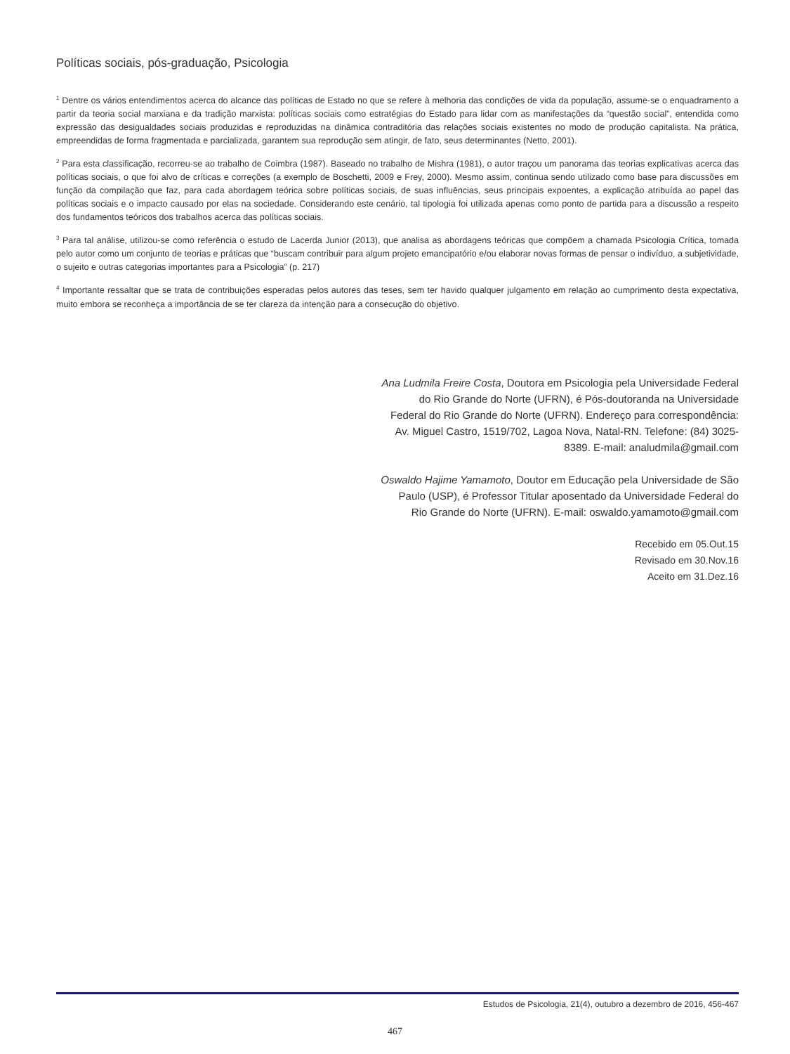Políticas sociais, pós-graduação, Psicologia
<sup>1</sup> Dentre os vários entendimentos acerca do alcance das políticas de Estado no que se refere à melhoria das condições de vida da população, assume-se o enquadramento a partir da teoria social marxiana e da tradição marxista: políticas sociais como estratégias do Estado para lidar com as manifestações da “questão social”, entendida como expressão das desigualdades sociais produzidas e reproduzidas na dinâmica contraditória das relações sociais existentes no modo de produção capitalista. Na prática, empreendidas de forma fragmentada e parcializada, garantem sua reprodução sem atingir, de fato, seus determinantes (Netto, 2001).
<sup>2</sup> Para esta classificação, recorreu-se ao trabalho de Coimbra (1987). Baseado no trabalho de Mishra (1981), o autor traçou um panorama das teorias explicativas acerca das políticas sociais, o que foi alvo de críticas e correções (a exemplo de Boschetti, 2009 e Frey, 2000). Mesmo assim, continua sendo utilizado como base para discussões em função da compilação que faz, para cada abordagem teórica sobre políticas sociais, de suas influências, seus principais expoentes, a explicação atribuída ao papel das políticas sociais e o impacto causado por elas na sociedade. Considerando este cenário, tal tipologia foi utilizada apenas como ponto de partida para a discussão a respeito dos fundamentos teóricos dos trabalhos acerca das políticas sociais.
<sup>3</sup> Para tal análise, utilizou-se como referência o estudo de Lacerda Junior (2013), que analisa as abordagens teóricas que compõem a chamada Psicologia Crítica, tomada pelo autor como um conjunto de teorias e práticas que “buscam contribuir para algum projeto emancipatório e/ou elaborar novas formas de pensar o indivíduo, a subjetividade, o sujeito e outras categorias importantes para a Psicologia” (p. 217)
<sup>4</sup> Importante ressaltar que se trata de contribuições esperadas pelos autores das teses, sem ter havido qualquer julgamento em relação ao cumprimento desta expectativa, muito embora se reconheça a importância de se ter clareza da intenção para a consecução do objetivo.
Ana Ludmila Freire Costa, Doutora em Psicologia pela Universidade Federal do Rio Grande do Norte (UFRN), é Pós-doutoranda na Universidade Federal do Rio Grande do Norte (UFRN). Endereço para correspondência: Av. Miguel Castro, 1519/702, Lagoa Nova, Natal-RN. Telefone: (84) 3025-8389. E-mail: analudmila@gmail.com
Oswaldo Hajime Yamamoto, Doutor em Educação pela Universidade de São Paulo (USP), é Professor Titular aposentado da Universidade Federal do Rio Grande do Norte (UFRN). E-mail: oswaldo.yamamoto@gmail.com
Recebido em 05.Out.15
Revisado em 30.Nov.16
Aceito em 31.Dez.16
Estudos de Psicologia, 21(4), outubro a dezembro de 2016, 456-467
467